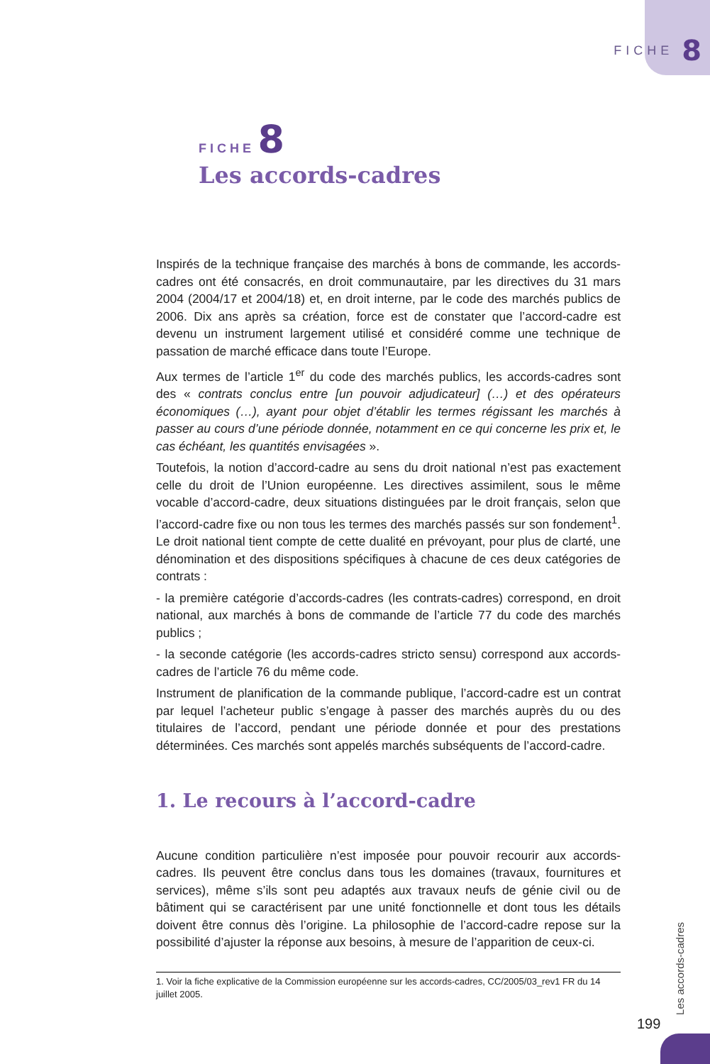FICHE 8
FICHE 8
Les accords-cadres
Inspirés de la technique française des marchés à bons de commande, les accords-cadres ont été consacrés, en droit communautaire, par les directives du 31 mars 2004 (2004/17 et 2004/18) et, en droit interne, par le code des marchés publics de 2006. Dix ans après sa création, force est de constater que l’accord-cadre est devenu un instrument largement utilisé et considéré comme une technique de passation de marché efficace dans toute l’Europe.
Aux termes de l’article 1<sup>er</sup> du code des marchés publics, les accords-cadres sont des « contrats conclus entre [un pouvoir adjudicateur] (…) et des opérateurs économiques (…), ayant pour objet d’établir les termes régissant les marchés à passer au cours d’une période donnée, notamment en ce qui concerne les prix et, le cas échéant, les quantités envisagées ».
Toutefois, la notion d’accord-cadre au sens du droit national n’est pas exactement celle du droit de l’Union européenne. Les directives assimilent, sous le même vocable d’accord-cadre, deux situations distinguées par le droit français, selon que l’accord-cadre fixe ou non tous les termes des marchés passés sur son fondement<sup>1</sup>. Le droit national tient compte de cette dualité en prévoyant, pour plus de clarté, une dénomination et des dispositions spécifiques à chacune de ces deux catégories de contrats :
- la première catégorie d’accords-cadres (les contrats-cadres) correspond, en droit national, aux marchés à bons de commande de l’article 77 du code des marchés publics ;
- la seconde catégorie (les accords-cadres stricto sensu) correspond aux accords-cadres de l’article 76 du même code.
Instrument de planification de la commande publique, l’accord-cadre est un contrat par lequel l’acheteur public s’engage à passer des marchés auprès du ou des titulaires de l’accord, pendant une période donnée et pour des prestations déterminées. Ces marchés sont appelés marchés subséquents de l’accord-cadre.
1. Le recours à l’accord-cadre
Aucune condition particulière n’est imposée pour pouvoir recourir aux accords-cadres. Ils peuvent être conclus dans tous les domaines (travaux, fournitures et services), même s’ils sont peu adaptés aux travaux neufs de génie civil ou de bâtiment qui se caractérisent par une unité fonctionnelle et dont tous les détails doivent être connus dès l’origine. La philosophie de l’accord-cadre repose sur la possibilité d’ajuster la réponse aux besoins, à mesure de l’apparition de ceux-ci.
1. Voir la fiche explicative de la Commission européenne sur les accords-cadres, CC/2005/03_rev1 FR du 14 juillet 2005.
Les accords-cadres
199